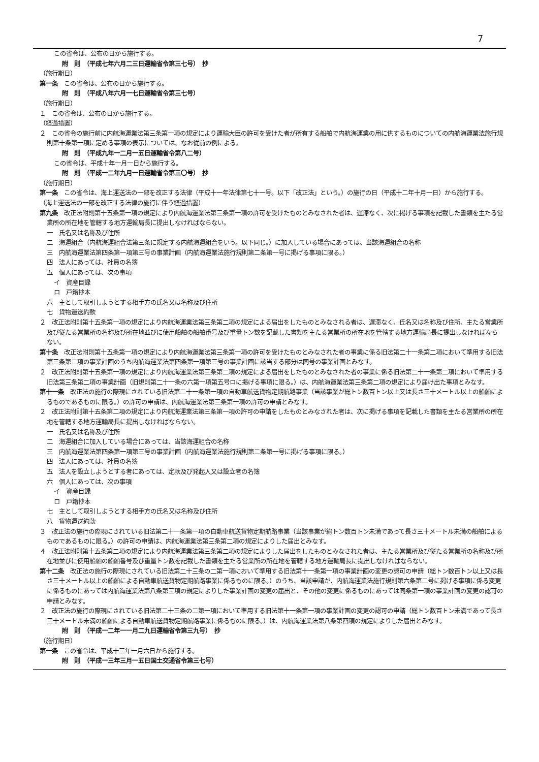7
この省令は、公布の日から施行する。
附　則　（平成七年六月二三日運輸省令第三七号）　抄
（施行期日）
第一条　この省令は、公布の日から施行する。
附　則　（平成八年六月一七日運輸省令第三七号）
（施行期日）
１　この省令は、公布の日から施行する。
（経過措置）
２　この省令の施行前に内航海運業法第三条第一項の規定により運輸大臣の許可を受けた者が所有する船舶で内航海運業の用に供するものについての内航海運業法施行規則第十条第一項に定める事項の表示については、なお従前の例による。
附　則　（平成九年一二月一五日運輸省令第八二号）
この省令は、平成十年一月一日から施行する。
附　則　（平成一二年九月一日運輸省令第三〇号）　抄
（施行期日）
第一条　この省令は、海上運送法の一部を改正する法律（平成十一年法律第七十一号。以下「改正法」という。）の施行の日（平成十二年十月一日）から施行する。
（海上運送法の一部を改正する法律の施行に伴う経過措置）
第九条　改正法附則第十五条第一項の規定により内航海運業法第三条第一項の許可を受けたものとみなされた者は、遅滞なく、次に掲げる事項を記載した書類を主たる営業所の所在地を管轄する地方運輸局長に提出しなければならない。
一　氏名又は名称及び住所
二　海運組合（内航海運組合法第三条に規定する内航海運組合をいう。以下同じ。）に加入している場合にあっては、当該海運組合の名称
三　内航海運業法第四条第一項第三号の事業計画（内航海運業法施行規則第二条第一号に掲げる事項に限る。）
四　法人にあっては、社員の名簿
五　個人にあっては、次の事項
イ　資産目録
ロ　戸籍抄本
六　主として取引しようとする相手方の氏名又は名称及び住所
七　貨物運送約款
２　改正法附則第十五条第一項の規定により内航海運業法第三条第二項の規定による届出をしたものとみなされる者は、遅滞なく、氏名又は名称及び住所、主たる営業所及び従たる営業所の名称及び所在地並びに使用船舶の船舶番号及び重量トン数を記載した書類を主たる営業所の所在地を管轄する地方運輸局長に提出しなければならない。
第十条　改正法附則第十五条第一項の規定により内航海運業法第三条第一項の許可を受けたものとみなされた者の事業に係る旧法第二十一条第二項において準用する旧法第三条第二項の事業計画のうち内航海運業法第四条第一項第三号の事業計画に該当する部分は同号の事業計画とみなす。
２　改正法附則第十五条第一項の規定により内航海運業法第三条第二項の規定による届出をしたものとみなされた者の事業に係る旧法第二十一条第二項において準用する旧法第三条第二項の事業計画（旧規則第二十一条の六第一項第五号ロに掲げる事項に限る。）は、内航海運業法第三条第二項の規定により届け出た事項とみなす。
第十一条　改正法の施行の際現にされている旧法第二十一条第一項の自動車航送貨物定期航路事業（当該事業が総トン数百トン以上又は長さ三十メートル以上の船舶によるものであるものに限る。）の許可の申請は、内航海運業法第三条第一項の許可の申請とみなす。
２　改正法附則第十五条第二項の規定により内航海運業法第三条第一項の許可の申請をしたものとみなされた者は、次に掲げる事項を記載した書類を主たる営業所の所在地を管轄する地方運輸局長に提出しなければならない。
一　氏名又は名称及び住所
二　海運組合に加入している場合にあっては、当該海運組合の名称
三　内航海運業法第四条第一項第三号の事業計画（内航海運業法施行規則第二条第一号に掲げる事項に限る。）
四　法人にあっては、社員の名簿
五　法人を設立しようとする者にあっては、定款及び発起人又は設立者の名簿
六　個人にあっては、次の事項
イ　資産目録
ロ　戸籍抄本
七　主として取引しようとする相手方の氏名又は名称及び住所
八　貨物運送約款
３　改正法の施行の際現にされている旧法第二十一条第一項の自動車航送貨物定期航路事業（当該事業が総トン数百トン未満であって長さ三十メートル未満の船舶によるものであるものに限る。）の許可の申請は、内航海運業法第三条第二項の規定によりした届出とみなす。
４　改正法附則第十五条第二項の規定により内航海運業法第三条第二項の規定によりした届出をしたものとみなされた者は、主たる営業所及び従たる営業所の名称及び所在地並びに使用船舶の船舶番号及び重量トン数を記載した書類を主たる営業所の所在地を管轄する地方運輸局長に提出しなければならない。
第十二条　改正法の施行の際現にされている旧法第二十三条の二第一項において準用する旧法第十一条第一項の事業計画の変更の認可の申請（総トン数百トン以上又は長さ三十メートル以上の船舶による自動車航送貨物定期航路事業に係るものに限る。）のうち、当該申請が、内航海運業法施行規則第六条第二号に掲げる事項に係る変更に係るものにあっては内航海運業法第八条第三項の規定によりした事業計画の変更の届出と、その他の変更に係るものにあっては同条第一項の事業計画の変更の認可の申請とみなす。
２　改正法の施行の際現にされている旧法第二十三条の二第一項において準用する旧法第十一条第一項の事業計画の変更の認可の申請（総トン数百トン未満であって長さ三十メートル未満の船舶による自動車航送貨物定期航路事業に係るものに限る。）は、内航海運業法第八条第四項の規定によりした届出とみなす。
附　則　（平成一二年一一月二九日運輸省令第三九号）　抄
（施行期日）
第一条　この省令は、平成十三年一月六日から施行する。
附　則　（平成一三年三月一五日国土交通省令第三七号）